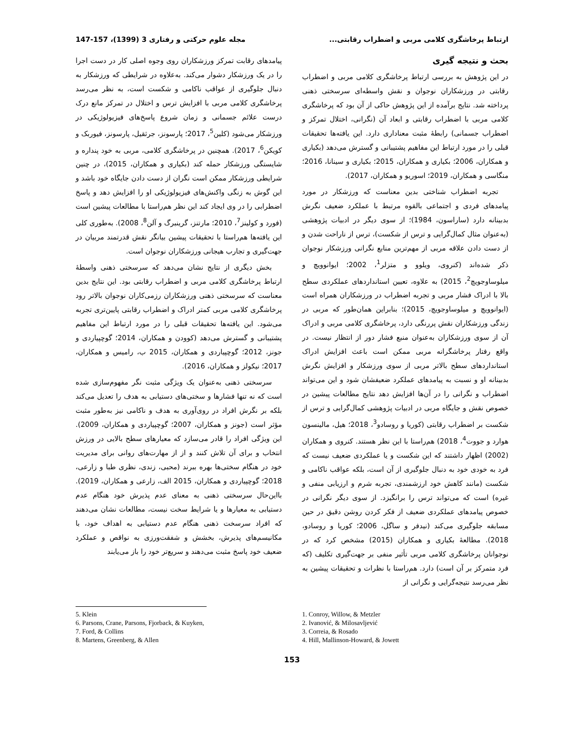ارتباط پرخاشگری کلامی مربی و اضطراب رقابتی... مجله علوم حرکتی و رفتاری 3 (1399)، 157-147
بحث و نتیجه گیری
در این پژوهش به بررسی ارتباط پرخاشگری کلامی مربی و اضطراب رقابتی در ورزشکاران نوجوان و نقش واسطه‌ای سرسختی ذهنی پرداخته شد. نتایج برآمده از این پژوهش حاکی از آن بود که پرخاشگری کلامی مربی با اضطراب رقابتی و ابعاد آن (نگرانی، اختلال تمرکز و اضطراب جسمانی) رابطۀ مثبت معناداری دارد. این یافته‌ها تحقیقات قبلی را در مورد ارتباط این مفاهیم پشتیبانی و گسترش می‌دهد (بکیاری و همکاران، 2006؛ بکیاری و همکاران، 2015؛ بکیاری و سینانا، 2016؛ منگاسی و همکاران، 2019؛ اسوریو و همکاران، 2017).
تجربه اضطراب شناختی بدین معناست که ورزشکار در مورد پیامدهای فردی و اجتماعی بالقوه مرتبط با عملکرد ضعیف نگرش بدبینانه دارد (ساراسون، 1984)؛ از سوی دیگر در ادبیات پژوهشی (به‌عنوان مثال کمال‌گرایی و ترس از شکست)، ترس از ناراحت شدن و از دست دادن علاقه مربی از مهم‌ترین منابع نگرانی ورزشکار نوجوان ذکر شده‌اند (کنروی، ویلوو و متزلر<sup>1</sup>، 2002؛ ایوانوویچ و میلوساوجویچ<sup>2</sup>، 2015) به علاوه، تعیین استانداردهای عملکردی سطح بالا با ادراک فشار مربی و تجربه اضطراب در ورزشکاران همراه است (ایوانوویچ و میلوساوجویچ، 2015)؛ بنابراین همان‌طور که مربی در زندگی ورزشکاران نقش پررنگی دارد، پرخاشگری کلامی مربی و ادراک آن از سوی ورزشکاران به‌عنوان منبع فشار دور از انتظار نیست. در واقع رفتار پرخاشگرانه مربی ممکن است باعث افزایش ادراک استانداردهای سطح بالاتر مربی از سوی ورزشکار و افزایش نگرش بدبینانه او و نسبت به پیامدهای عملکرد ضعیفشان شود و این می‌تواند اضطراب و نگرانی را در آن‌ها افزایش دهد نتایج مطالعات پیشین در خصوص نقش و جایگاه مربی در ادبیات پژوهشی کمال‌گرایی و ترس از شکست بر اضطراب رقابتی (کوریا و روسادو<sup>3</sup>، 2018؛ هیل، مالینسون هوارد و جووت<sup>4</sup>، 2018) هم‌راستا با این نظر هستند. کنروی و همکاران (2002) اظهار داشتند که این شکست و یا عملکردی ضعیف نیست که فرد به خودی خود به دنبال جلوگیری از آن است، بلکه عواقب ناکامی و شکست (مانند کاهش خود ارزشمندی، تجربه شرم و ارزیابی منفی و غیره) است که می‌تواند ترس را برانگیزد. از سوی دیگر نگرانی در خصوص پیامدهای عملکردی ضعیف از فکر کردن روشن دقیق در حین مسابقه جلوگیری می‌کند (نیدفر و ساگل، 2006؛ کوریا و روسادو، 2018). مطالعۀ بکیاری و همکاران (2015) مشخص کرد که در نوجوانان پرخاشگری کلامی مربی تأثیر منفی بر جهت‌گیری تکلیف (که فرد متمرکز بر آن است) دارد. هم‌راستا با نظرات و تحقیقات پیشین به نظر می‌رسد نتیجه‌گرایی و نگرانی از
پیامدهای رقابت تمرکز ورزشکاران روی وجوه اصلی کار در دست اجرا را در یک ورزشکار دشوار می‌کند. به‌علاوه در شرایطی که ورزشکار به دنبال جلوگیری از عواقب ناکامی و شکست است، به نظر می‌رسد پرخاشگری کلامی مربی با افزایش ترس و اختلال در تمرکز مانع درک درست علائم جسمانی و زمان شروع پاسخ‌های فیزیولوژیکی در ورزشکار می‌شود (کلین<sup>5</sup>، 2017؛ پارسونز، جرثقیل، پارسونز، فیوربک و کویکن<sup>6</sup>، 2017). همچنین در پرخاشگری کلامی، مربی به خود پنداره و شایستگی ورزشکار حمله کند (بکیاری و همکاران، 2015)، در چنین شرایطی ورزشکار ممکن است نگران از دست دادن جایگاه خود باشد و این گوش به زنگی واکنش‌های فیزیولوژیکی او را افزایش دهد و پاسخ اضطرابی را در وی ایجاد کند این نظر هم‌راستا با مطالعات پیشین است (فورد و کولینز<sup>7</sup>، 2010؛ مارتنز، گرینبرگ و آلن<sup>8</sup>، 2008). به‌طوری کلی این یافته‌ها هم‌راستا با تحقیقات پیشین بیانگر نقش قدرتمند مربیان در جهت‌گیری و تجارب هیجانی ورزشکاران نوجوان است.
بخش دیگری از نتایج نشان می‌دهد که سرسختی ذهنی واسطۀ ارتباط پرخاشگری کلامی مربی و اضطراب رقابتی بود. این نتایج بدین معناست که سرسختی ذهنی ورزشکاران رزمی‌کاران نوجوان بالاتر رود پرخاشگری کلامی مربی کمتر ادراک و اضطراب رقابتی پایین‌تری تجربه می‌شود. این یافته‌ها تحقیقات قبلی را در مورد ارتباط این مفاهیم پشتیبانی و گسترش می‌دهد (کوودن و همکاران، 2014؛ گوچپیاردی و جونز، 2012؛ گوچپیاردی و همکاران، 2015 ب، رامیس و همکاران، 2017؛ نیکولز و همکاران، 2016).
سرسختی ذهنی به‌عنوان یک ویژگی مثبت نگر مفهوم‌سازی شده است که نه تنها فشارها و سختی‌های دستیابی به هدف را تعدیل می‌کند بلکه بر نگرش افراد در روی‌آوری به هدف و ناکامی نیز به‌طور مثبت مؤثر است (جونز و همکاران، 2007؛ گوچپیاردی و همکاران، 2009). این ویژگی افراد را قادر می‌سازد که معیارهای سطح بالایی در ورزش انتخاب و برای آن تلاش کنند و از از مهارت‌های روانی برای مدیریت خود در هنگام سختی‌ها بهره ببرند (محبی، زندی، نظری طبا و زارعی، 2018؛ گوچپیاردی و همکاران، 2015 الف، زارعی و همکاران، 2019). بااین‌حال سرسختی ذهنی به معنای عدم پذیرش خود هنگام عدم دستیابی به معیارها و یا شرایط سخت نیست، مطالعات نشان می‌دهند که افراد سرسخت ذهنی هنگام عدم دستیابی به اهداف خود، با مکانیسم‌های پذیرش، بخشش و شفقت‌ورزی به نواقص و عملکرد ضعیف خود پاسخ مثبت می‌دهند و سریع‌تر خود را باز می‌یابند
1. Conroy, Willow, & Metzler
2. Ivanović, & Milosavljević
3. Correia, & Rosado
4. Hill, Mallinson-Howard, & Jowett
5. Klein
6. Parsons, Crane, Parsons, Fjorback, & Kuyken,
7. Ford, & Collins
8. Martens, Greenberg, & Allen
153